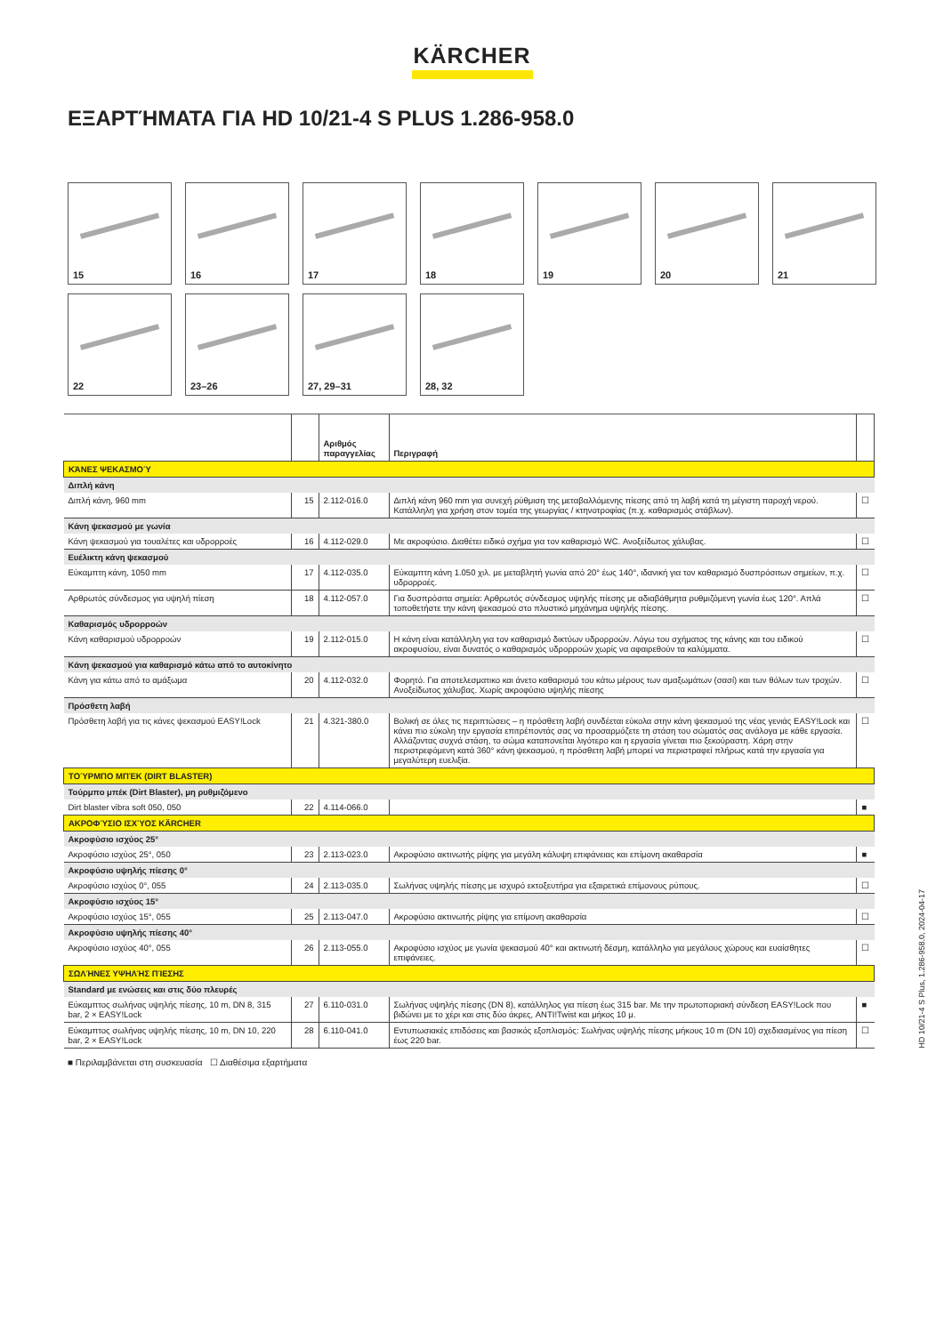KÄRCHER
ΕΞΑΡΤΉΜΑΤΑ ΓΙΑ HD 10/21-4 S PLUS 1.286-958.0
15
16
17
18
19
20
21
22
23–26
27, 29–31
28, 32
| | | Αριθμός παραγγελίας | Περιγραφή | |
| --- | --- | --- | --- | --- |
| ΚΆΝΕΣ ΨΕΚΑΣΜΟΎ | | | | |
| Διπλή κάνη | | | | |
| Διπλή κάνη, 960 mm | 15 | 2.112-016.0 | Διπλή κάνη 960 mm για συνεχή ρύθμιση της μεταβαλλόμενης πίεσης από τη λαβή κατά τη μέγιστη παροχή νερού. Κατάλληλη για χρήση στον τομέα της γεωργίας / κτηνοτροφίας (π.χ. καθαρισμός στάβλων). | ☐ |
| Κάνη ψεκασμού με γωνία | | | | |
| Κάνη ψεκασμού για τουαλέτες και υδρορροές | 16 | 4.112-029.0 | Με ακροφύσιο. Διαθέτει ειδικό σχήμα για τον καθαρισμό WC. Ανοξείδωτος χάλυβας. | ☐ |
| Ευέλικτη κάνη ψεκασμού | | | | |
| Εύκαμπτη κάνη, 1050 mm | 17 | 4.112-035.0 | Εύκαμπτη κάνη 1.050 χιλ. με μεταβλητή γωνία από 20° έως 140°, ιδανική για τον καθαρισμό δυσπρόσιτων σημείων, π.χ. υδρορροές. | ☐ |
| Αρθρωτός σύνδεσμος για υψηλή πίεση | 18 | 4.112-057.0 | Για δυσπρόσιτα σημεία: Αρθρωτός σύνδεσμος υψηλής πίεσης με αδιαβάθμητα ρυθμιζόμενη γωνία έως 120°. Απλά τοποθετήστε την κάνη ψεκασμού στο πλυστικό μηχάνημα υψηλής πίεσης. | ☐ |
| Καθαρισμός υδρορροών | | | | |
| Κάνη καθαρισμού υδρορροών | 19 | 2.112-015.0 | Η κάνη είναι κατάλληλη για τον καθαρισμό δικτύων υδρορροών. Λόγω του σχήματος της κάνης και του ειδικού ακροφυσίου, είναι δυνατός ο καθαρισμός υδρορροών χωρίς να αφαιρεθούν τα καλύμματα. | ☐ |
| Κάνη ψεκασμού για καθαρισμό κάτω από το αυτοκίνητο | | | | |
| Κάνη για κάτω από το αμάξωμα | 20 | 4.112-032.0 | Φορητό. Για αποτελεσματικο και άνετο καθαρισμό του κάτω μέρους των αμαξωμάτων (σασί) και των θόλων των τροχών. Ανοξείδωτος χάλυβας. Χωρίς ακροφύσιο υψηλής πίεσης | ☐ |
| Πρόσθετη λαβή | | | | |
| Πρόσθετη λαβή για τις κάνες ψεκασμού EASY!Lock | 21 | 4.321-380.0 | Βολική σε όλες τις περιπτώσεις – η πρόσθετη λαβή συνδέεται εύκολα στην κάνη ψεκασμού της νέας γενιάς EASY!Lock και κάνει πιο εύκολη την εργασία επιτρέποντάς σας να προσαρμόζετε τη στάση του σώματός σας ανάλογα με κάθε εργασία. Αλλάζοντας συχνά στάση, το σώμα καταπονείται λιγότερο και η εργασία γίνεται πιο ξεκούραστη. Χάρη στην περιστρεφόμενη κατά 360° κάνη ψεκασμού, η πρόσθετη λαβή μπορεί να περιστραφεί πλήρως κατά την εργασία για μεγαλύτερη ευελιξία. | ☐ |
| ΤΟΎΡΜΠΟ ΜΠΈΚ (DIRT BLASTER) | | | | |
| Τούρμπο μπέκ (Dirt Blaster), μη ρυθμιζόμενο | | | | |
| Dirt blaster vibra soft 050, 050 | 22 | 4.114-066.0 | | ■ |
| ΑΚΡΟΦΎΣΙΟ ΙΣΧΎΟΣ KÄRCHER | | | | |
| Ακροφύσιο ισχύος 25° | | | | |
| Ακροφύσιο ισχύος 25°, 050 | 23 | 2.113-023.0 | Ακροφύσιο ακτινωτής ρίψης για μεγάλη κάλυψη επιφάνειας και επίμονη ακαθαρσία | ■ |
| Ακροφύσιο υψηλής πίεσης 0° | | | | |
| Ακροφύσιο ισχύος 0°, 055 | 24 | 2.113-035.0 | Σωλήνας υψηλής πίεσης με ισχυρό εκτοξευτήρα για εξαιρετικά επίμονους ρύπους. | ☐ |
| Ακροφύσιο ισχύος 15° | | | | |
| Ακροφύσιο ισχύος 15°, 055 | 25 | 2.113-047.0 | Ακροφύσιο ακτινωτής ρίψης για επίμονη ακαθαρσία | ☐ |
| Ακροφύσιο υψηλής πίεσης 40° | | | | |
| Ακροφύσιο ισχύος 40°, 055 | 26 | 2.113-055.0 | Ακροφύσιο ισχύος με γωνία ψεκασμού 40° και ακτινωτή δέσμη, κατάλληλο για μεγάλους χώρους και ευαίσθητες επιφάνειες. | ☐ |
| ΣΩΛΉΝΕΣ ΥΨΗΛΉΣ ΠΊΕΣΗΣ | | | | |
| Standard με ενώσεις και στις δύο πλευρές | | | | |
| Εύκαμπτος σωλήνας υψηλής πίεσης, 10 m, DN 8, 315 bar, 2 × EASY!Lock | 27 | 6.110-031.0 | Σωλήνας υψηλής πίεσης (DN 8), κατάλληλος για πίεση έως 315 bar. Με την πρωτοποριακή σύνδεση EASY!Lock που βιδώνει με το χέρι και στις δύο άκρες, ANTI!Twist και μήκος 10 μ. | ■ |
| Εύκαμπτος σωλήνας υψηλής πίεσης, 10 m, DN 10, 220 bar, 2 × EASY!Lock | 28 | 6.110-041.0 | Εντυπωσιακές επιδόσεις και βασικός εξοπλισμός: Σωλήνας υψηλής πίεσης μήκους 10 m (DN 10) σχεδιασμένος για πίεση έως 220 bar. | ☐ |
■ Περιλαμβάνεται στη συσκευασία ☐ Διαθέσιμα εξαρτήματα
HD 10/21-4 S Plus, 1.286-958.0, 2024-04-17